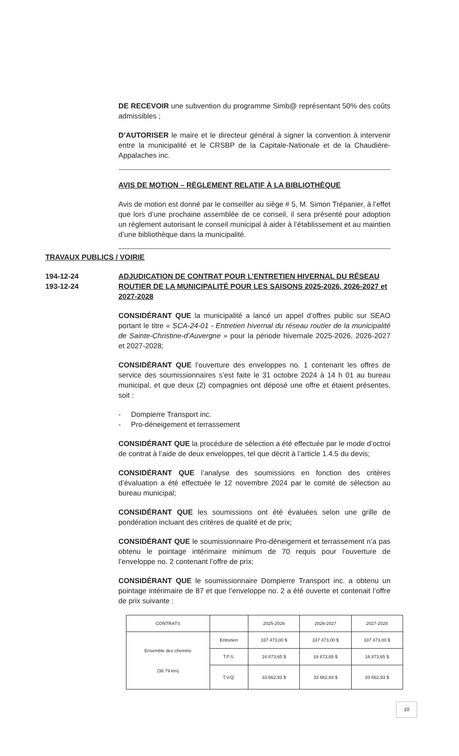DE RECEVOIR une subvention du programme Simb@ représentant 50% des coûts admissibles ;
D’AUTORISER le maire et le directeur général à signer la convention à intervenir entre la municipalité et le CRSBP de la Capitale-Nationale et de la Chaudière-Appalaches inc.
193-12-24
AVIS DE MOTION – RÈGLEMENT RELATIF À LA BIBLIOTHÈQUE
Avis de motion est donné par le conseiller au siège # 5, M. Simon Trépanier, à l’effet que lors d’une prochaine assemblée de ce conseil, il sera présenté pour adoption un règlement autorisant le conseil municipal à aider à l’établissement et au maintien d’une bibliothèque dans la municipalité.
TRAVAUX PUBLICS / VOIRIE
194-12-24
ADJUDICATION DE CONTRAT POUR L’ENTRETIEN HIVERNAL DU RÉSEAU ROUTIER DE LA MUNICIPALITÉ POUR LES SAISONS 2025-2026, 2026-2027 et 2027-2028
CONSIDÉRANT QUE la municipalité a lancé un appel d’offres public sur SEAO portant le titre « SCA-24-01 - Entretien hivernal du réseau routier de la municipalité de Sainte-Christine-d’Auvergne » pour la période hivernale 2025-2026, 2026-2027 et 2027-2028;
CONSIDÉRANT QUE l’ouverture des enveloppes no. 1 contenant les offres de service des soumissionnaires s’est faite le 31 octobre 2024 à 14 h 01 au bureau municipal, et que deux (2) compagnies ont déposé une offre et étaient présentes, soit :
- Dompierre Transport inc.
- Pro-déneigement et terrassement
CONSIDÉRANT QUE la procédure de sélection a été effectuée par le mode d’octroi de contrat à l’aide de deux enveloppes, tel que décrit à l’article 1.4.5 du devis;
CONSIDÉRANT QUE l’analyse des soumissions en fonction des critères d’évaluation a été effectuée le 12 novembre 2024 par le comité de sélection au bureau municipal;
CONSIDÉRANT QUE les soumissions ont été évaluées selon une grille de pondération incluant des critères de qualité et de prix;
CONSIDÉRANT QUE le soumissionnaire Pro-déneigement et terrassement n’a pas obtenu le pointage intérimaire minimum de 70 requis pour l’ouverture de l’enveloppe no. 2 contenant l’offre de prix;
CONSIDÉRANT QUE le soumissionnaire Dompierre Transport inc. a obtenu un pointage intérimaire de 87 et que l’enveloppe no. 2 a été ouverte et contenait l’offre de prix suivante :
| CONTRATS | | 2025-2026 | 2026-2027 | 2027-2028 |
| --- | --- | --- | --- | --- |
| Ensemble des chemins (38.79 km) | Entretien | 337 473,00 $ | 337 473,00 $ | 337 473,00 $ |
| | T.P.S. | 16 873,65 $ | 16 873,65 $ | 16 873,65 $ |
| | T.V.Q. | 33 662,93 $ | 33 662,93 $ | 33 662,93 $ |
10